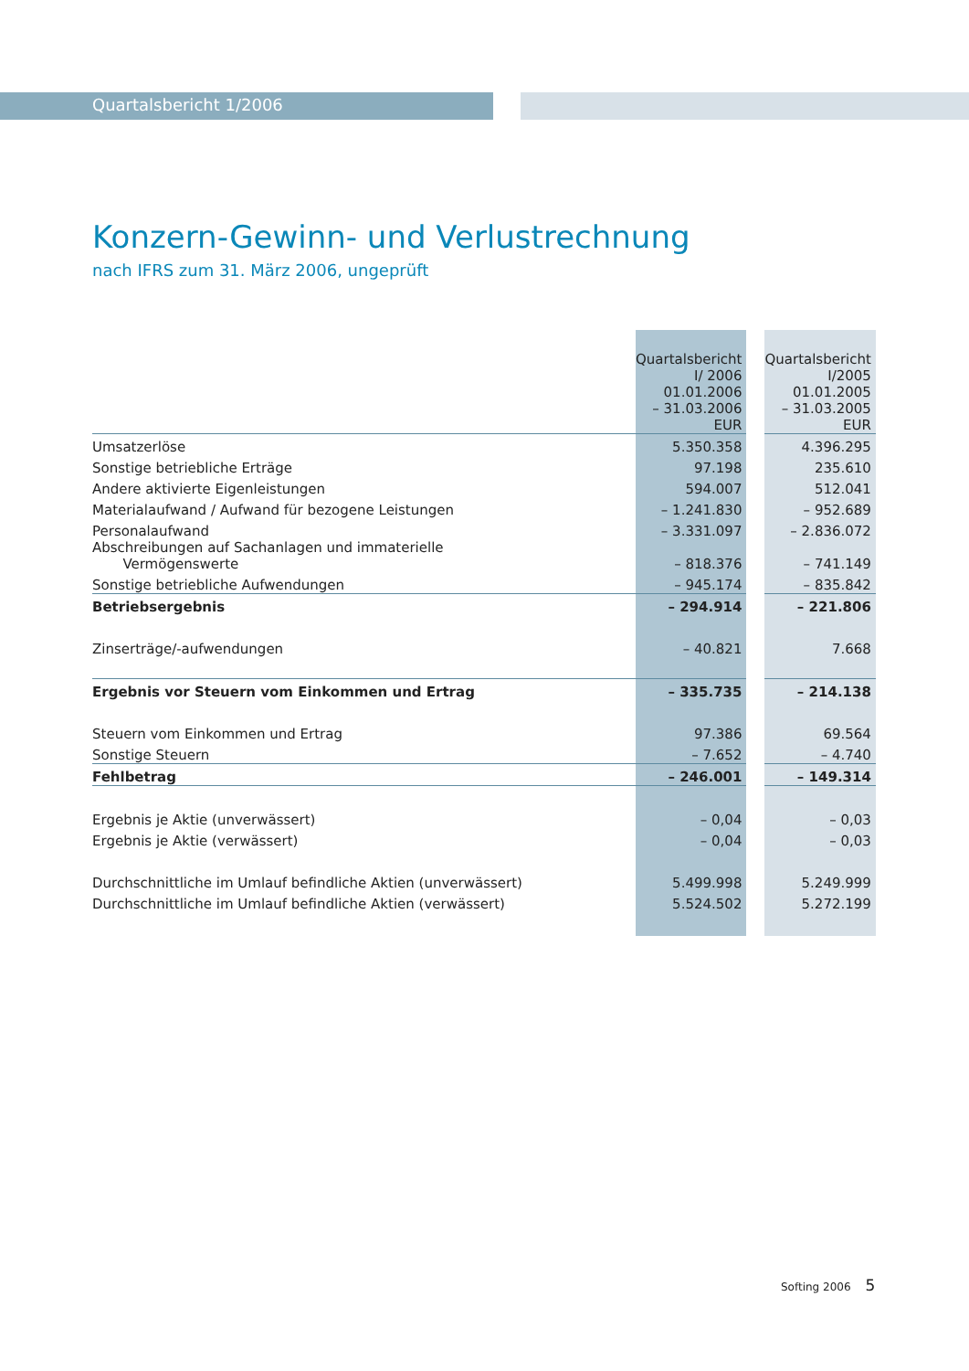Quartalsbericht 1/2006
Konzern-Gewinn- und Verlustrechnung
nach IFRS zum 31. März 2006, ungeprüft
| | Quartalsbericht I/ 2006 01.01.2006 – 31.03.2006 EUR | | Quartalsbericht I/2005 01.01.2005 – 31.03.2005 EUR |
| --- | --- | --- | --- |
| Umsatzerlöse | 5.350.358 | | 4.396.295 |
| Sonstige betriebliche Erträge | 97.198 | | 235.610 |
| Andere aktivierte Eigenleistungen | 594.007 | | 512.041 |
| Materialaufwand / Aufwand für bezogene Leistungen | – 1.241.830 | | – 952.689 |
| Personalaufwand | – 3.331.097 | | – 2.836.072 |
| Abschreibungen auf Sachanlagen und immaterielle Vermögenswerte | – 818.376 | | – 741.149 |
| Sonstige betriebliche Aufwendungen | – 945.174 | | – 835.842 |
| Betriebsergebnis | – 294.914 | | – 221.806 |
| Zinserträge/-aufwendungen | – 40.821 | | 7.668 |
| Ergebnis vor Steuern vom Einkommen und Ertrag | – 335.735 | | – 214.138 |
| Steuern vom Einkommen und Ertrag | 97.386 | | 69.564 |
| Sonstige Steuern | – 7.652 | | – 4.740 |
| Fehlbetrag | – 246.001 | | – 149.314 |
| Ergebnis je Aktie (unverwässert) | – 0,04 | | – 0,03 |
| Ergebnis je Aktie (verwässert) | – 0,04 | | – 0,03 |
| Durchschnittliche im Umlauf befindliche Aktien (unverwässert) | 5.499.998 | | 5.249.999 |
| Durchschnittliche im Umlauf befindliche Aktien (verwässert) | 5.524.502 | | 5.272.199 |
Softing 2006 5